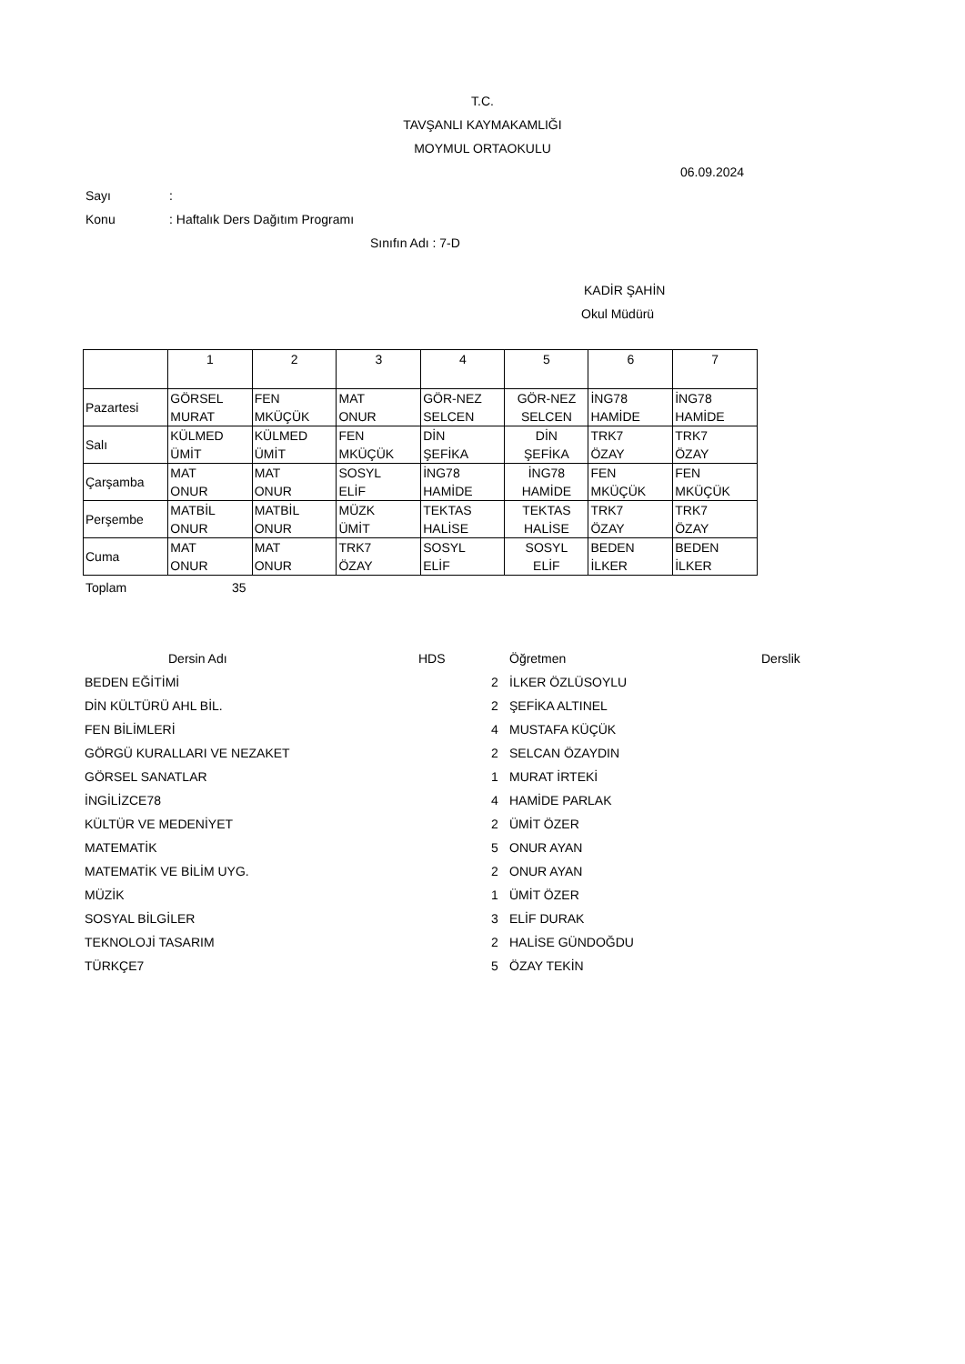T.C.
TAVŞANLI KAYMAKAMLIĞI
MOYMUL ORTAOKULU
06.09.2024
Sayı :
Konu : Haftalık Ders Dağıtım Programı
Sınıfın Adı : 7-D KADİR ŞAHİN
Okul Müdürü
| | 1 | 2 | 3 | 4 | 5 | 6 | 7 |
| Pazartesi | GÖRSEL MURAT | FEN MKÜÇÜK | MAT ONUR | GÖR-NEZ SELCEN | GÖR-NEZ SELCEN | İNG78 HAMİDE | İNG78 HAMİDE |
| Salı | KÜLMED ÜMİT | KÜLMED ÜMİT | FEN MKÜÇÜK | DİN ŞEFİKA | DİN ŞEFİKA | TRK7 ÖZAY | TRK7 ÖZAY |
| Çarşamba | MAT ONUR | MAT ONUR | SOSYL ELİF | İNG78 HAMİDE | İNG78 HAMİDE | FEN MKÜÇÜK | FEN MKÜÇÜK |
| Perşembe | MATBİL ONUR | MATBİL ONUR | MÜZK ÜMİT | TEKTAS HALİSE | TEKTAS HALİSE | TRK7 ÖZAY | TRK7 ÖZAY |
| Cuma | MAT ONUR | MAT ONUR | TRK7 ÖZAY | SOSYL ELİF | SOSYL ELİF | BEDEN İLKER | BEDEN İLKER |
Toplam 35
| Dersin Adı | HDS | | Öğretmen | Derslik |
| --- | --- | --- | --- | --- |
| BEDEN EĞİTİMİ | | 2 | İLKER ÖZLÜSOYLU | |
| DİN KÜLTÜRÜ AHL BİL. | | 2 | ŞEFİKA ALTINEL | |
| FEN BİLİMLERİ | | 4 | MUSTAFA KÜÇÜK | |
| GÖRGÜ KURALLARI VE NEZAKET | | 2 | SELCAN ÖZAYDIN | |
| GÖRSEL SANATLAR | | 1 | MURAT İRTEKİ | |
| İNGİLİZCE78 | | 4 | HAMİDE PARLAK | |
| KÜLTÜR VE MEDENİYET | | 2 | ÜMİT ÖZER | |
| MATEMATİK | | 5 | ONUR AYAN | |
| MATEMATİK VE BİLİM UYG. | | 2 | ONUR AYAN | |
| MÜZİK | | 1 | ÜMİT ÖZER | |
| SOSYAL BİLGİLER | | 3 | ELİF DURAK | |
| TEKNOLOJİ TASARIM | | 2 | HALİSE GÜNDOĞDU | |
| TÜRKÇE7 | | 5 | ÖZAY TEKİN | |